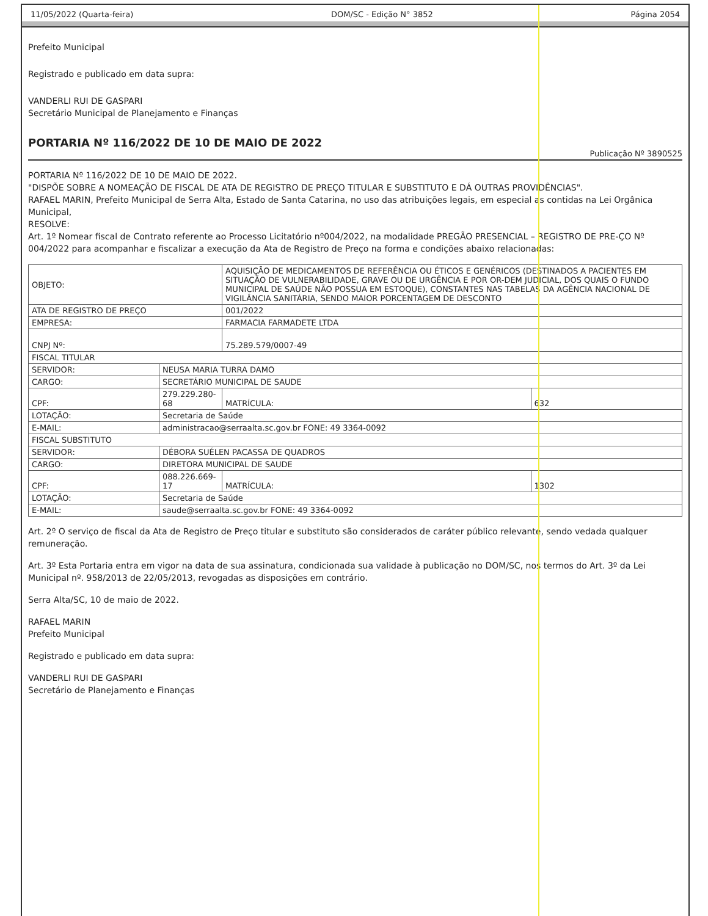11/05/2022 (Quarta-feira) DOM/SC - Edição N° 3852 Página 2054
Prefeito Municipal
Registrado e publicado em data supra:
VANDERLI RUI DE GASPARI
Secretário Municipal de Planejamento e Finanças
PORTARIA Nº 116/2022 DE 10 DE MAIO DE 2022
Publicação Nº 3890525
PORTARIA Nº 116/2022 DE 10 DE MAIO DE 2022.
"DISPÕE SOBRE A NOMEAÇÃO DE FISCAL DE ATA DE REGISTRO DE PREÇO TITULAR E SUBSTITUTO E DÁ OUTRAS PROVIDÊNCIAS".
RAFAEL MARIN, Prefeito Municipal de Serra Alta, Estado de Santa Catarina, no uso das atribuições legais, em especial as contidas na Lei Orgânica Municipal,
RESOLVE:
Art. 1º Nomear fiscal de Contrato referente ao Processo Licitatório nº004/2022, na modalidade PREGÃO PRESENCIAL – REGISTRO DE PRE-ÇO Nº 004/2022 para acompanhar e fiscalizar a execução da Ata de Registro de Preço na forma e condições abaixo relacionadas:
| OBJETO: | | AQUISIÇÃO DE MEDICAMENTOS DE REFERÊNCIA OU ÉTICOS E GENÉRICOS (DESTINADOS A PACIENTES EM SITUAÇÃO DE VULNERABILIDADE, GRAVE OU DE URGÊNCIA E POR OR-DEM JUDICIAL, DOS QUAIS O FUNDO MUNICIPAL DE SAÚDE NÃO POSSUA EM ESTOQUE), CONSTANTES NAS TABELAS DA AGÊNCIA NACIONAL DE VIGILÂNCIA SANITÁRIA, SENDO MAIOR PORCENTAGEM DE DESCONTO | | |
| ATA DE REGISTRO DE PREÇO | | 001/2022 | | |
| EMPRESA: | | FARMACIA FARMADETE LTDA | | |
| CNPJ Nº: | | 75.289.579/0007-49 | | |
| FISCAL TITULAR | | | | |
| SERVIDOR: | NEUSA MARIA TURRA DAMO | | | |
| CARGO: | SECRETÁRIO MUNICIPAL DE SAUDE | | | |
| CPF: | 279.229.280-68 | | MATRÍCULA: | 632 |
| LOTAÇÃO: | Secretaria de Saúde | | | |
| E-MAIL: | administracao@serraalta.sc.gov.br FONE: 49 3364-0092 | | | |
| FISCAL SUBSTITUTO | | | | |
| SERVIDOR: | DÉBORA SUÉLEN PACASSA DE QUADROS | | | |
| CARGO: | DIRETORA MUNICIPAL DE SAUDE | | | |
| CPF: | 088.226.669-17 | | MATRÍCULA: | 1302 |
| LOTAÇÃO: | Secretaria de Saúde | | | |
| E-MAIL: | saude@serraalta.sc.gov.br FONE: 49 3364-0092 | | | |
Art. 2º O serviço de fiscal da Ata de Registro de Preço titular e substituto são considerados de caráter público relevante, sendo vedada qualquer remuneração.
Art. 3º Esta Portaria entra em vigor na data de sua assinatura, condicionada sua validade à publicação no DOM/SC, nos termos do Art. 3º da Lei Municipal nº. 958/2013 de 22/05/2013, revogadas as disposições em contrário.
Serra Alta/SC, 10 de maio de 2022.
RAFAEL MARIN
Prefeito Municipal
Registrado e publicado em data supra:
VANDERLI RUI DE GASPARI
Secretário de Planejamento e Finanças